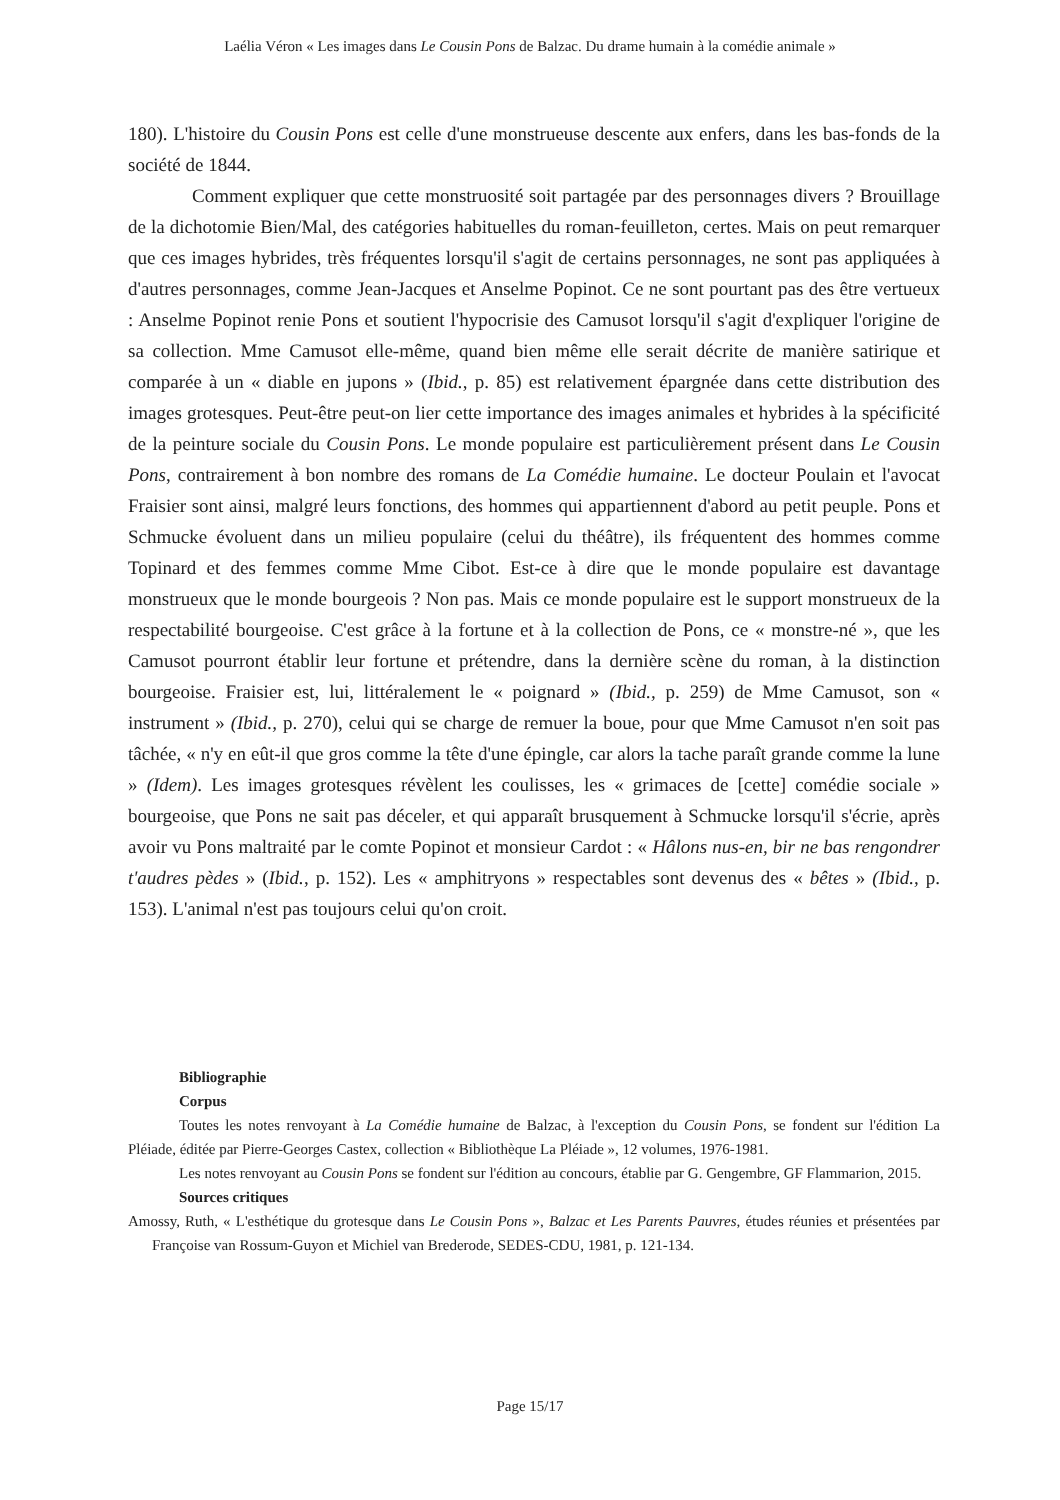Laélia Véron « Les images dans Le Cousin Pons de Balzac. Du drame humain à la comédie animale »
180). L'histoire du Cousin Pons est celle d'une monstrueuse descente aux enfers, dans les bas-fonds de la société de 1844.
Comment expliquer que cette monstruosité soit partagée par des personnages divers ? Brouillage de la dichotomie Bien/Mal, des catégories habituelles du roman-feuilleton, certes. Mais on peut remarquer que ces images hybrides, très fréquentes lorsqu'il s'agit de certains personnages, ne sont pas appliquées à d'autres personnages, comme Jean-Jacques et Anselme Popinot. Ce ne sont pourtant pas des être vertueux : Anselme Popinot renie Pons et soutient l'hypocrisie des Camusot lorsqu'il s'agit d'expliquer l'origine de sa collection. Mme Camusot elle-même, quand bien même elle serait décrite de manière satirique et comparée à un « diable en jupons » (Ibid., p. 85) est relativement épargnée dans cette distribution des images grotesques. Peut-être peut-on lier cette importance des images animales et hybrides à la spécificité de la peinture sociale du Cousin Pons. Le monde populaire est particulièrement présent dans Le Cousin Pons, contrairement à bon nombre des romans de La Comédie humaine. Le docteur Poulain et l'avocat Fraisier sont ainsi, malgré leurs fonctions, des hommes qui appartiennent d'abord au petit peuple. Pons et Schmucke évoluent dans un milieu populaire (celui du théâtre), ils fréquentent des hommes comme Topinard et des femmes comme Mme Cibot. Est-ce à dire que le monde populaire est davantage monstrueux que le monde bourgeois ? Non pas. Mais ce monde populaire est le support monstrueux de la respectabilité bourgeoise. C'est grâce à la fortune et à la collection de Pons, ce « monstre-né », que les Camusot pourront établir leur fortune et prétendre, dans la dernière scène du roman, à la distinction bourgeoise. Fraisier est, lui, littéralement le « poignard » (Ibid., p. 259) de Mme Camusot, son « instrument » (Ibid., p. 270), celui qui se charge de remuer la boue, pour que Mme Camusot n'en soit pas tâchée, « n'y en eût-il que gros comme la tête d'une épingle, car alors la tache paraît grande comme la lune » (Idem). Les images grotesques révèlent les coulisses, les « grimaces de [cette] comédie sociale » bourgeoise, que Pons ne sait pas déceler, et qui apparaît brusquement à Schmucke lorsqu'il s'écrie, après avoir vu Pons maltraité par le comte Popinot et monsieur Cardot : « Hâlons nus-en, bir ne bas rengondrer t'audres pèdes » (Ibid., p. 152). Les « amphitryons » respectables sont devenus des « bêtes » (Ibid., p. 153). L'animal n'est pas toujours celui qu'on croit.
Bibliographie
Corpus
Toutes les notes renvoyant à La Comédie humaine de Balzac, à l'exception du Cousin Pons, se fondent sur l'édition La Pléiade, éditée par Pierre-Georges Castex, collection « Bibliothèque La Pléiade », 12 volumes, 1976-1981.
Les notes renvoyant au Cousin Pons se fondent sur l'édition au concours, établie par G. Gengembre, GF Flammarion, 2015.
Sources critiques
Amossy, Ruth, « L'esthétique du grotesque dans Le Cousin Pons », Balzac et Les Parents Pauvres, études réunies et présentées par Françoise van Rossum-Guyon et Michiel van Brederode, SEDES-CDU, 1981, p. 121-134.
Page 15/17